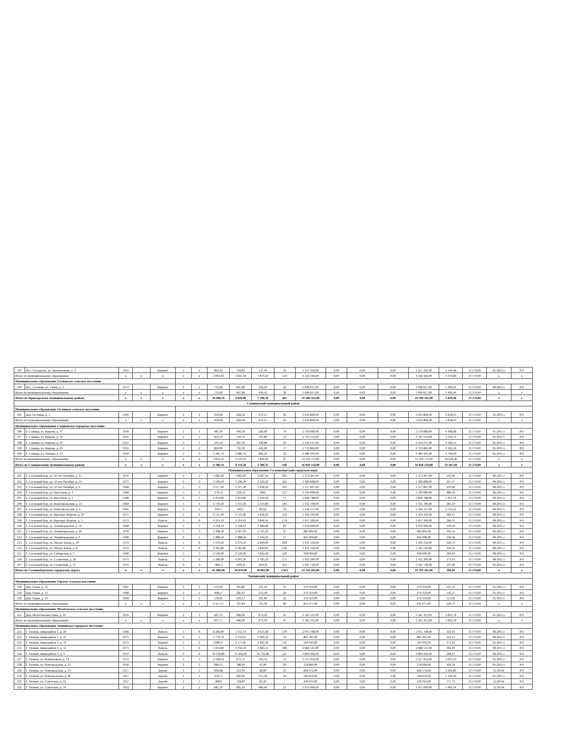| 193 | Пос. Суходолье, ул. Центральная, д. 3 | 1955 | | Кирпич | 2 | 2 | 803,43 | 794,83 | 531,40 | 33 | 1 257 350,00 | 0,00 | 0,00 | 0,00 | 1 257 350,00 | 1 564,98 | 13 174,00 | 05.2015 г. | РО |
| Итого по муниципальному образованию | | х | х | х | х | х | 2 893,93 | 2 831,36 | 1 879,50 | 124 | 4 256 569,00 | 0,00 | 0,00 | 0,00 | 4 256 569,00 | 1 470,86 | 13 174,00 | х | х |
| Муниципальное образование Сосновское сельское поселение | | | | | | | | | | | | | | | | | | | |
| 194 | Пос. Сосново, ул. Связи, д. 1 | 1972 | | Кирпич | 2 | 2 | 733,06 | 697,80 | 418,50 | 36 | 1 096 617,00 | 0,00 | 0,00 | 0,00 | 1 096 617,00 | 1 495,94 | 13 174,00 | 08.2015 г. | РО |
| Итого по муниципальному образованию | | х | х | х | х | х | 733,06 | 697,80 | 418,50 | 36 | 1 096 617,00 | 0,00 | 0,00 | 0,00 | 1 096 617,00 | 1 495,94 | 13 174,00 | х | х |
| Итого по Приозерскому муниципальному району | | х | х | х | х | х | 10 484,16 | 9 826,98 | 7 396,20 | 461 | 19 180 562,00 | 0,00 | 0,00 | 0,00 | 19 180 562,00 | 1 829,48 | 13 174,00 | х | х |
| Сланцевский муниципальный район | | | | | | | | | | | | | | | | | | | |
| Муниципальное образование Гостицкое сельское поселение | | | | | | | | | | | | | | | | | | | |
| 195 | Дер. Гостицы, д. 1 | 1964 | | Кирпич | 2 | 2 | 929,66 | 628,18 | 470,15 | 49 | 2 619 806,00 | 0,00 | 0,00 | 0,00 | 2 619 806,00 | 2 818,03 | 13 174,00 | 05.2015 г. | РО |
| Итого по муниципальному образованию | | х | х | х | х | х | 929,66 | 628,18 | 470,15 | 49 | 2 619 806,00 | 0,00 | 0,00 | 0,00 | 2 619 806,00 | 2 818,03 | 13 174,00 | х | х |
| Муниципальное образование Сланцевское городское поселение | | | | | | | | | | | | | | | | | | | |
| 196 | Г. Сланцы, ул. Кирова, д. 37 | 1950 | | Кирпич | 2 | 1 | 485,30 | 440,30 | 226,60 | 14 | 2 159 089,00 | 0,00 | 0,00 | 0,00 | 2 159 089,00 | 4 448,98 | 13 174,00 | 05.2015 г. | РО |
| 197 | Г. Сланцы, ул. Кирова, д. 39 | 1951 | | Кирпич | 2 | 2 | 822,70 | 750,70 | 292,80 | 23 | 2 761 553,00 | 0,00 | 0,00 | 0,00 | 2 761 553,00 | 3 356,70 | 13 174,00 | 05.2015 г. | РО |
| 198 | Г. Сланцы, ул. Кирова, д. 41 | 1951 | | Кирпич | 2 | 1 | 505,50 | 467,50 | 190,80 | 10 | 2 194 147,00 | 0,00 | 0,00 | 0,00 | 2 194 147,00 | 4 340,55 | 13 174,00 | 05.2015 г. | РО |
| 199 | Г. Сланцы, ул. Кирова, д. 43 | 1951 | | Кирпич | 2 | 2 | 863,90 | 791,90 | 443,90 | 17 | 2 731 863,00 | 0,00 | 0,00 | 0,00 | 2 731 863,00 | 3 162,24 | 13 174,00 | 05.2015 г. | РО |
| 200 | Г. Сланцы, ул. Ленина, д. 12 | 1950 | | Кирпич | 2 | 3 | 1 181,70 | 1 080,70 | 682,10 | 33 | 4 384 101,00 | 0,00 | 0,00 | 0,00 | 4 384 101,00 | 3 709,99 | 13 174,00 | 05.2015 г. | РО |
| Итого по муниципальному образованию | | х | х | х | х | х | 3 859,10 | 3 531,10 | 1 836,20 | 97 | 14 230 753,00 | 0,00 | 0,00 | 0,00 | 14 230 753,00 | 19 018,46 | 13 174,00 | х | х |
| Итого по Сланцевскому муниципальному району | | х | х | х | х | х | 4 788,76 | 4 159,28 | 2 306,35 | 146 | 16 850 559,00 | 0,00 | 0,00 | 0,00 | 16 850 559,00 | 33 587,94 | 13 174,00 | х | х |
| Муниципальное образование Сосновоборгский городской округ | | | | | | | | | | | | | | | | | | | |
| 201 | Г. Сосновый Бор, ул. 50 лет Октября, д. 15 | 1970 | | Кирпич | 9 | 3 | 5 682,00 | 5 682,00 | 3 667,50 | 265 | 1 373 907,00 | 0,00 | 0,00 | 0,00 | 1 373 907,00 | 241,80 | 13 174,00 | 06.2015 г. | РО |
| 202 | Г. Сосновый Бор, ул. 50 лет Октября, д. 19 | 1971 | | Кирпич | 9 | 3 | 5 596,20 | 5 596,20 | 3 599,30 | 263 | 1 384 898,00 | 0,00 | 0,00 | 0,00 | 1 384 898,00 | 247,47 | 13 174,00 | 08.2015 г. | РО |
| 203 | Г. Сосновый Бор, ул. 50 лет Октября, д. 6 | 1969 | | Кирпич | 5 | 3 | 2 517,40 | 2 517,40 | 1 638,50 | 101 | 1 157 897,00 | 0,00 | 0,00 | 0,00 | 1 157 897,00 | 459,96 | 13 174,00 | 08.2015 г. | РО |
| 204 | Г. Сосновый Бор, ул. Высотная, д. 4 | 1968 | | Кирпич | 5 | 3 | 2787,6 | 2787,6 | 1842 | 127 | 1 339 000,00 | 0,00 | 0,00 | 0,00 | 1 339 000,00 | 480,34 | 13 174,00 | 06.2015 г. | РО |
| 205 | Г. Сосновый Бор, ул. Высотная, д. 5 | 1968 | | Кирпич | 9 | 1 | 1 954,60 | 1 954,60 | 1 241,50 | 71 | 2 836 788,00 | 0,00 | 0,00 | 0,00 | 2 836 788,00 | 1 451,34 | 13 174,00 | 08.2015 г. | РО |
| 206 | Г. Сосновый Бор, ул. Комсомольская, д. 21 | 1964 | | Кирпич | 5 | 4 | 3 716,10 | 3 311,30 | 2 214,80 | 183 | 1 432 700,00 | 0,00 | 0,00 | 0,00 | 1 432 700,00 | 385,54 | 13 174,00 | 08.2015 г. | РО |
| 207 | Г. Сосновый Бор, ул. Комсомольская, д. 4 | 1961 | | Кирпич | 3 | 2 | 949,7 | 949,7 | 603,8 | 50 | 1 436 157,00 | 0,00 | 0,00 | 0,00 | 1 436 157,00 | 1 512,22 | 13 174,00 | 08.2015 г. | РО |
| 208 | Г. Сосновый Бор, ул. Красных Фортов, д. 20 | 1971 | | Кирпич | 5 | 4 | 2 725,90 | 2 725,90 | 1 636,20 | 122 | 1 314 193,00 | 0,00 | 0,00 | 0,00 | 1 314 193,00 | 482,11 | 13 174,00 | 08.2015 г. | РО |
| 209 | Г. Сосновый Бор, ул. Красных Фортов, д. 5 | 1972 | | Панель | 5 | 6 | 4 314,10 | 4 314,10 | 2 846,50 | 276 | 1 657 500,00 | 0,00 | 0,00 | 0,00 | 1 657 500,00 | 384,21 | 13 174,00 | 08.2015 г. | РО |
| 210 | Г. Сосновый Бор, ул. Ленинградская, д. 10 | 1969 | | Кирпич | 5 | 3 | 2 258,10 | 2 258,10 | 1 486,80 | 83 | 1 016 000,00 | 0,00 | 0,00 | 0,00 | 1 016 000,00 | 449,94 | 13 174,00 | 08.2015 г. | РО |
| 211 | Г. Сосновый Бор, ул. Ленинградская, д. 26 | 1970 | | Кирпич | 5 | 3 | 2 208,30 | 2 207,30 | 1 725,10 | 97 | 983 894,00 | 0,00 | 0,00 | 0,00 | 983 894,00 | 445,54 | 13 174,00 | 06.2015 г. | РО |
| 212 | Г. Сосновый Бор, ул. Ленинградская, д. 4 | 1969 | | Кирпич | 9 | 1 | 1 988,50 | 1 988,50 | 1 243,50 | 77 | 695 096,00 | 0,00 | 0,00 | 0,00 | 695 096,00 | 349,56 | 13 174,00 | 08.2015 г. | РО |
| 213 | Г. Сосновый Бор, ул. Малая Земля, д. 10 | 1972 | | Панель | 5 | 6 | 4 370,50 | 4 370,50 | 2 849,00 | 269 | 1 441 116,00 | 0,00 | 0,00 | 0,00 | 1 441 116,00 | 329,74 | 13 174,00 | 08.2015 г. | РО |
| 214 | Г. Сосновый Бор, ул. Малая Земля, д. 8 | 1972 | | Панель | 5 | 6 | 4 362,80 | 4 362,80 | 2 849,00 | 229 | 1 441 116,00 | 0,00 | 0,00 | 0,00 | 1 441 116,00 | 330,32 | 13 174,00 | 08.2015 г. | РО |
| 215 | Г. Сосновый Бор, ул. Сибирская, д. 3 | 1969 | | Кирпич | 5 | 3 | 2 520,90 | 2 520,90 | 1 632,40 | 120 | 918 000,00 | 0,00 | 0,00 | 0,00 | 918 000,00 | 364,16 | 13 174,00 | 08.2015 г. | РО |
| 216 | Г. Сосновый Бор, ул. Солнечная, д. 26 | 1971 | | Панель | 5 | 6 | 5 186,90 | 4 301,20 | 2 785,20 | 275 | 1 422 200,00 | 0,00 | 0,00 | 0,00 | 1 422 200,00 | 274,19 | 13 174,00 | 08.2015 г. | РО |
| 217 | Г. Сосновый Бор, ул. Солнечная, д. 37 | 1975 | | Панель | 9 | 4 | 7861,3 | 5031,8 | 5031,8 | 413 | 1 941 740,00 | 0,00 | 0,00 | 0,00 | 1 941 740,00 | 247,00 | 13 174,00 | 02.2015 г. | РО |
| Итого по Сосновоборскому городскому округу | | х | х | х | х | х | 61 000,90 | 56 879,90 | 38 892,90 | 3 021 | 23 792 202,00 | 0,00 | 0,00 | 0,00 | 23 792 202,00 | 390,03 | 13 174,00 | х | х |
| Тихвинский муниципальный район | | | | | | | | | | | | | | | | | | | |
| Муниципальное образование Горское сельское поселение | | | | | | | | | | | | | | | | | | | |
| 218 | Дер. Горка, д. 12 | 1967 | | Кирпич | 2 | 2 | 533,00 | 265,80 | 121,10 | 31 | 270 359,00 | 0,00 | 0,00 | 0,00 | 270 359,00 | 507,24 | 13 174,00 | 05.2015 г. | РО |
| 219 | Дер. Горка, д. 13 | 1968 | | Кирпич | 2 | 2 | 498,57 | 285,47 | 253,30 | 26 | 270 359,00 | 0,00 | 0,00 | 0,00 | 270 359,00 | 542,27 | 13 174,00 | 05.2015 г. | РО |
| 220 | Дер. Горка, д. 14 | 1969 | | Кирпич | 2 | 2 | 526,00 | 216,57 | 161,00 | 32 | 270 359,00 | 0,00 | 0,00 | 0,00 | 270 359,00 | 513,99 | 13 174,00 | 05.2015 г. | РО |
| Итого по муниципальному образованию | | х | х | х | х | х | 1 557,57 | 767,84 | 535,40 | 89 | 811 077,00 | 0,00 | 0,00 | 0,00 | 811 077,00 | 520,73 | 13 174,00 | х | х |
| Муниципальное образование Мелегежское сельское поселение | | | | | | | | | | | | | | | | | | | |
| 221 | Дер. Мелегежская Горка, д. 10 | 1976 | | Кирпич | 2 | 3 | 847,72 | 486,96 | 673,93 | 45 | 1 561 312,00 | 0,00 | 0,00 | 0,00 | 1 561 312,00 | 1 841,78 | 13 174,00 | 05.2015 г. | РО |
| Итого по муниципальному образованию | | х | х | х | х | х | 847,72 | 486,96 | 673,93 | 45 | 1 561 312,00 | 0,00 | 0,00 | 0,00 | 1 561 312,00 | 1 841,78 | 13 174,00 | х | х |
| Муниципальное образование Тихвинское городское поселение | | | | | | | | | | | | | | | | | | | |
| 222 | Г. Тихвин, микрорайон 1, д. 20 | 1966 | | Панель | 5 | 6 | 6 266,00 | 5 152,54 | 4 623,38 | 270 | 2 015 348,00 | 0,00 | 0,00 | 0,00 | 2 015 348,00 | 321,63 | 13 174,00 | 08.2015 г. | РО |
| 223 | Г. Тихвин, микрорайон 1, д. 47 | 1971 | | Кирпич | 9 | 1 | 2 770,76 | 2 192,95 | 1 969,33 | 78 | 895 301,00 | 0,00 | 0,00 | 0,00 | 895 301,00 | 323,12 | 13 174,00 | 08.2015 г. | РО |
| 224 | Г. Тихвин, микрорайон 3, д. 34 | 1972 | | Кирпич | 5 | 2 | 3298,37 | 3 177,95 | 2 692,40 | 141 | 564 043,00 | 0,00 | 0,00 | 0,00 | 564 043,00 | 171,01 | 13 174,00 | 05.2015 г. | РО |
| 225 | Г. Тихвин, микрорайон 4, д. 12 | 1971 | | Панель | 5 | 6 | 5 814,80 | 4 456,34 | 3 983,53 | 186 | 2 686 511,00 | 0,00 | 0,00 | 0,00 | 2 686 511,00 | 462,01 | 13 174,00 | 08.2015 г. | РО |
| 226 | Г. Тихвин, микрорайон 5, д. 3 | 1970 | | Панель | 9 | 6 | 14 316,80 | 11 469,00 | 10 742,06 | 527 | 3 809 926,00 | 0,00 | 0,00 | 0,00 | 3 809 926,00 | 266,12 | 13 174,00 | 08.2015 г. | РО |
| 227 | Г. Тихвин, ул. Коммунаров, д. 14 | 1972 | | Кирпич | 2 | 3 | 1 508,04 | 871,74 | 595,54 | 51 | 1 557 954,00 | 0,00 | 0,00 | 0,00 | 1 557 954,00 | 1 033,10 | 13 174,00 | 05.2015 г. | РО |
| 228 | Г. Тихвин, ул. Новгородская, д. 23 | 1956 | | Кирпич | 2 | 2 | 666,11 | 388,40 | 91,90 | 26 | 278 660,00 | 0,00 | 0,00 | 0,00 | 278 660,00 | 418,34 | 13 174,00 | 05.2015 г. | РО |
| 229 | Г. Тихвин, ул. Новгородская, д. 33 | 1917 | | Дерево | 2 | 2 | 606,08 | 353,40 | 48,80 | 33 | 826 572,00 | 0,00 | 0,00 | 0,00 | 826 572,00 | 1 363,80 | 13 174,00 | 12.2014г. | РО |
| 230 | Г. Тихвин, ул. Новгородская, д. 46 | 1917 | | Дерево | 2 | 1 | 478,71 | 283,90 | 115,40 | 36 | 596 659,00 | 0,00 | 0,00 | 0,00 | 596 659,00 | 1 246,39 | 13 174,00 | 05.2015 г. | РО |
| 231 | Г. Тихвин, ул. Советская, д. 23 | 1957 | | Дерево | 2 | 1 | 308,6 | 118,81 | 83,50 | 7 | 240 014,00 | 0,00 | 0,00 | 0,00 | 240 014,00 | 777,75 | 13 174,00 | 12.2014г. | РО |
| 232 | Г. Тихвин, ул. Советская, д. 54 | 1953 | | Кирпич | 2 | 2 | 685,10 | 685,10 | 684,40 | 22 | 1 015 000,00 | 0,00 | 0,00 | 0,00 | 1 015 000,00 | 1 481,54 | 13 174,00 | 12.2014г. | РО |